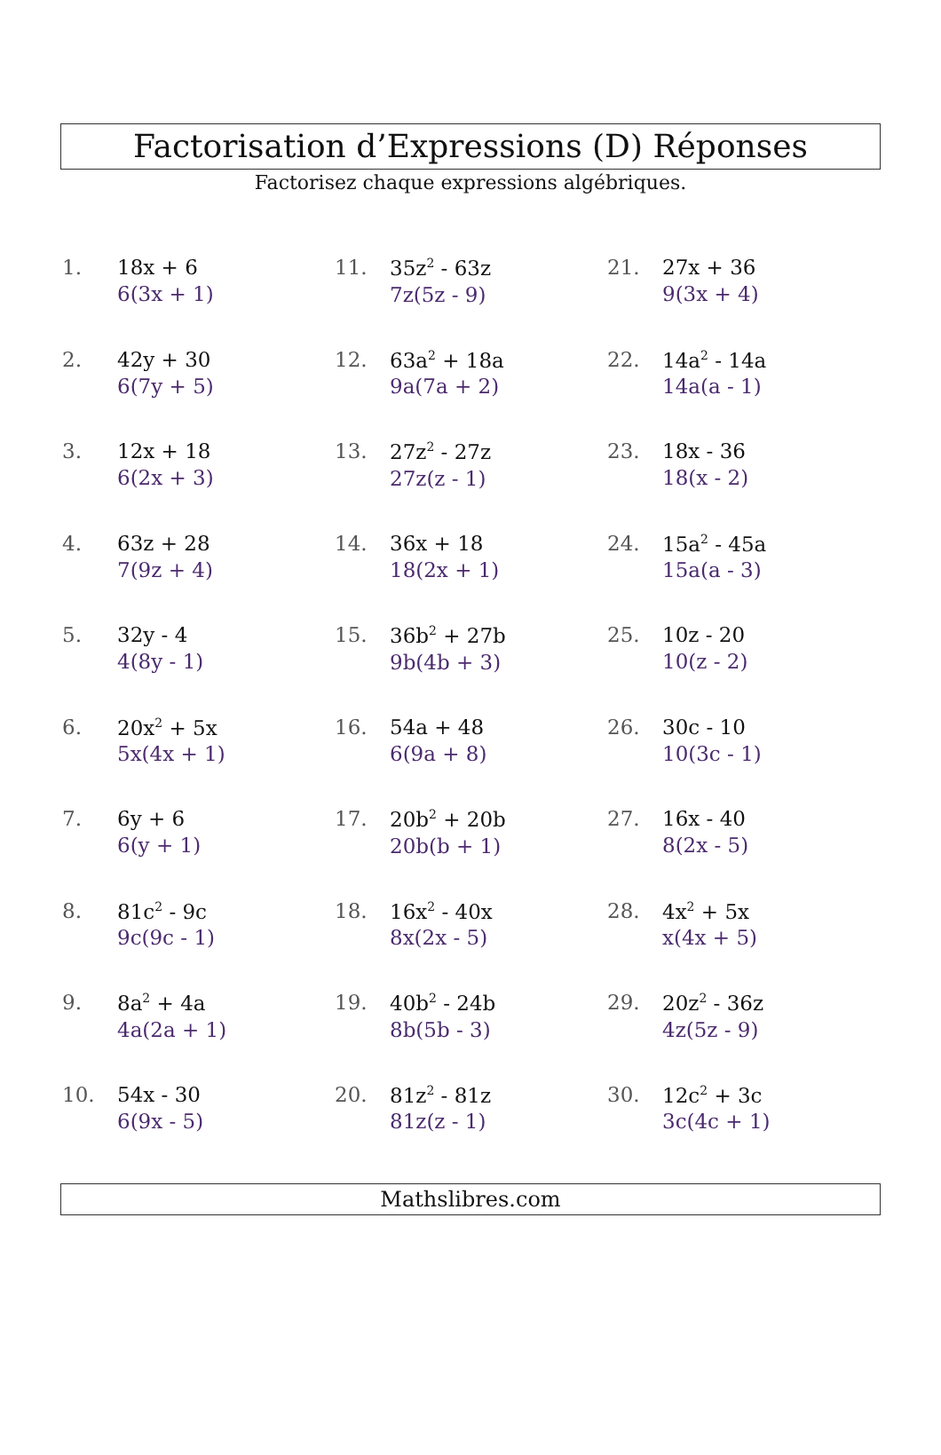Factorisation d’Expressions (D) Réponses
Factorisez chaque expressions algébriques.
1. 18x + 6
6(3x + 1)
2. 42y + 30
6(7y + 5)
3. 12x + 18
6(2x + 3)
4. 63z + 28
7(9z + 4)
5. 32y - 4
4(8y - 1)
6. 20x<sup>2</sup> + 5x
5x(4x + 1)
7. 6y + 6
6(y + 1)
8. 81c<sup>2</sup> - 9c
9c(9c - 1)
9. 8a<sup>2</sup> + 4a
4a(2a + 1)
10. 54x - 30
6(9x - 5)
11. 35z<sup>2</sup> - 63z
7z(5z - 9)
12. 63a<sup>2</sup> + 18a
9a(7a + 2)
13. 27z<sup>2</sup> - 27z
27z(z - 1)
14. 36x + 18
18(2x + 1)
15. 36b<sup>2</sup> + 27b
9b(4b + 3)
16. 54a + 48
6(9a + 8)
17. 20b<sup>2</sup> + 20b
20b(b + 1)
18. 16x<sup>2</sup> - 40x
8x(2x - 5)
19. 40b<sup>2</sup> - 24b
8b(5b - 3)
20. 81z<sup>2</sup> - 81z
81z(z - 1)
21. 27x + 36
9(3x + 4)
22. 14a<sup>2</sup> - 14a
14a(a - 1)
23. 18x - 36
18(x - 2)
24. 15a<sup>2</sup> - 45a
15a(a - 3)
25. 10z - 20
10(z - 2)
26. 30c - 10
10(3c - 1)
27. 16x - 40
8(2x - 5)
28. 4x<sup>2</sup> + 5x
x(4x + 5)
29. 20z<sup>2</sup> - 36z
4z(5z - 9)
30. 12c<sup>2</sup> + 3c
3c(4c + 1)
Mathslibres.com